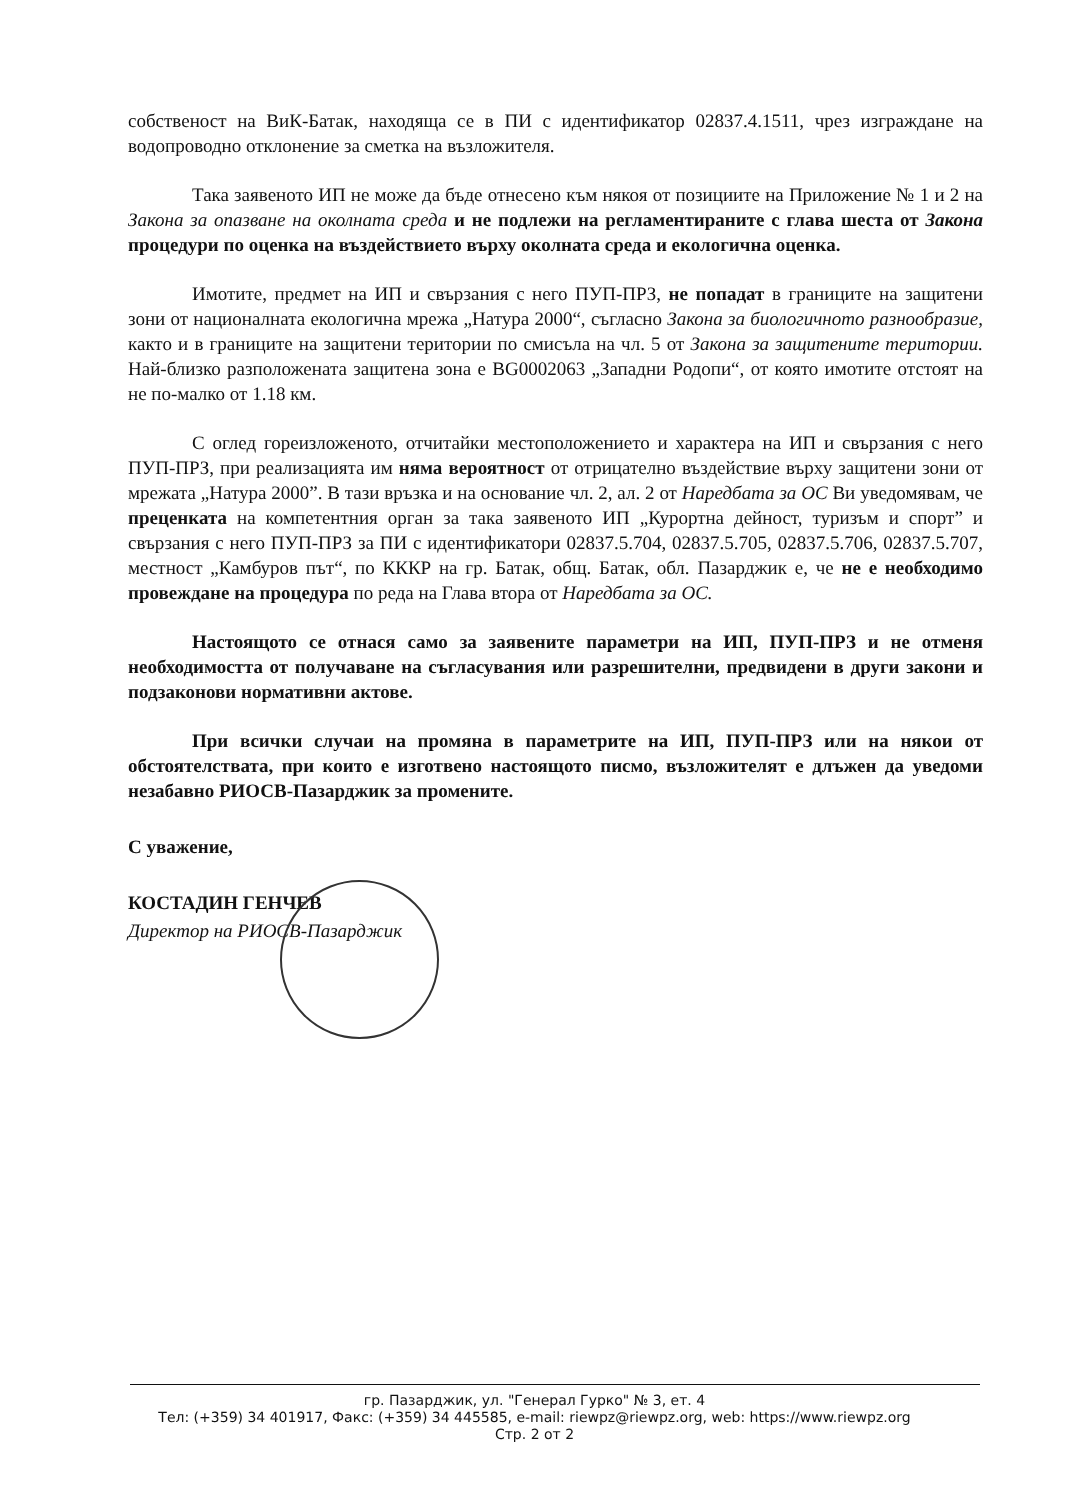собственост на ВиК-Батак, находяща се в ПИ с идентификатор 02837.4.1511, чрез изграждане на водопроводно отклонение за сметка на възложителя.
Така заявеното ИП не може да бъде отнесено към някоя от позициите на Приложение № 1 и 2 на Закона за опазване на околната среда и не подлежи на регламентираните с глава шеста от Закона процедури по оценка на въздействието върху околната среда и екологична оценка.
Имотите, предмет на ИП и свързания с него ПУП-ПРЗ, не попадат в границите на защитени зони от националната екологична мрежа „Натура 2000“, съгласно Закона за биологичното разнообразие, както и в границите на защитени територии по смисъла на чл. 5 от Закона за защитените територии. Най-близко разположената защитена зона е BG0002063 „Западни Родопи“, от която имотите отстоят на не по-малко от 1.18 км.
С оглед гореизложеното, отчитайки местоположението и характера на ИП и свързания с него ПУП-ПРЗ, при реализацията им няма вероятност от отрицателно въздействие върху защитени зони от мрежата „Натура 2000”. В тази връзка и на основание чл. 2, ал. 2 от Наредбата за ОС Ви уведомявам, че преценката на компетентния орган за така заявеното ИП „Курортна дейност, туризъм и спорт” и свързания с него ПУП-ПРЗ за ПИ с идентификатори 02837.5.704, 02837.5.705, 02837.5.706, 02837.5.707, местност „Камбуров път“, по КККР на гр. Батак, общ. Батак, обл. Пазарджик е, че не е необходимо провеждане на процедура по реда на Глава втора от Наредбата за ОС.
Настоящото се отнася само за заявените параметри на ИП, ПУП-ПРЗ и не отменя необходимостта от получаване на съгласувания или разрешителни, предвидени в други закони и подзаконови нормативни актове.
При всички случаи на промяна в параметрите на ИП, ПУП-ПРЗ или на някои от обстоятелствата, при които е изготвено настоящото писмо, възложителят е длъжен да уведоми незабавно РИОСВ-Пазарджик за промените.
С уважение,
КОСТАДИН ГЕНЧЕВ
Директор на РИОСВ-Пазарджик
гр. Пазарджик, ул. "Генерал Гурко" № 3, ет. 4
Тел: (+359) 34 401917, Факс: (+359) 34 445585, e-mail: riewpz@riewpz.org, web: https://www.riewpz.org
Стр. 2 от 2